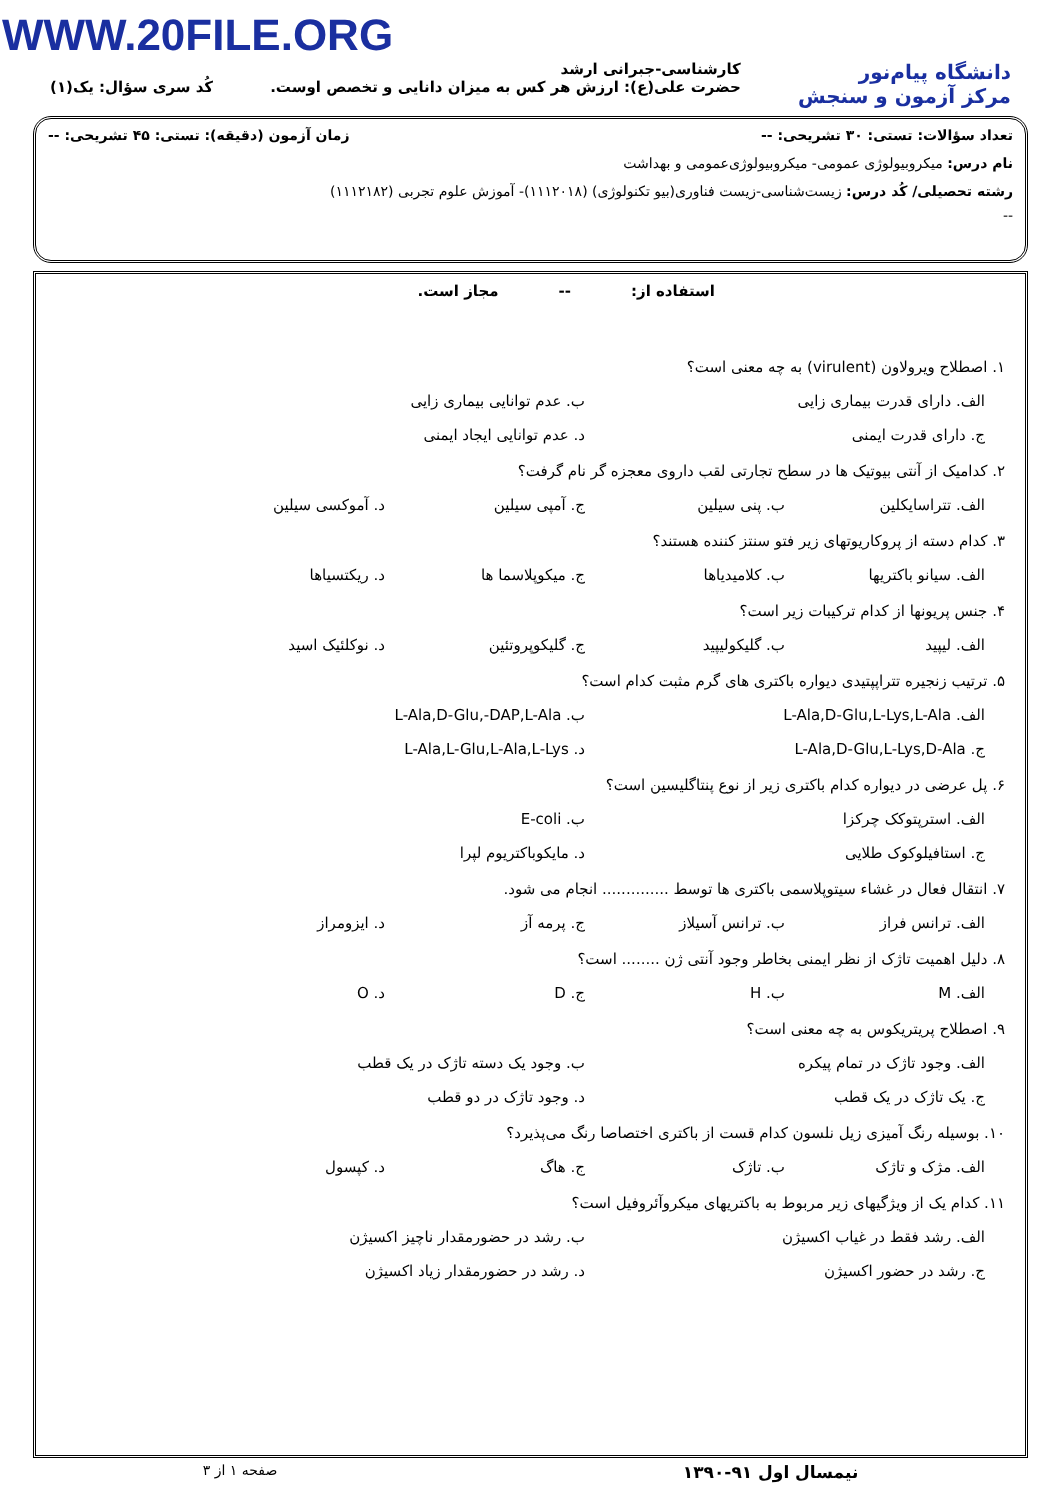WWW.20FILE.ORG
دانشگاه پیام‌نور
مرکز آزمون و سنجش
کارشناسی-جبرانی ارشد
حضرت علی(ع): ارزش هر کس به میزان دانایی و تخصص اوست.
کُد سری سؤال: یک(۱)
تعداد سؤالات: تستی: ۳۰ تشریحی: -- زمان آزمون (دقیقه): تستی: ۴۵ تشریحی: --
نام درس: میکروبیولوژی عمومی- میکروبیولوژی‌عمومی و بهداشت
رشته تحصیلی/ کُد درس: زیست‌شناسی-زیست فناوری(بیو تکنولوژی) (۱۱۱۲۰۱۸)- آموزش علوم تجربی (۱۱۱۲۱۸۲)
--
استفاده از: -- مجاز است.
۱. اصطلاح ویرولاون (virulent) به چه معنی است؟
الف. دارای قدرت بیماری زایی ب. عدم توانایی بیماری زایی
ج. دارای قدرت ایمنی د. عدم توانایی ایجاد ایمنی
۲. کدامیک از آنتی بیوتیک ها در سطح تجارتی لقب داروی معجزه گر نام گرفت؟
الف. تتراسایکلین ب. پنی سیلین ج. آمپی سیلین د. آموکسی سیلین
۳. کدام دسته از پروکاریوتهای زیر فتو سنتز کننده هستند؟
الف. سیانو باکتریها ب. کلامیدیاها ج. میکوپلاسما ها د. ریکتسیاها
۴. جنس پریونها از کدام ترکیبات زیر است؟
الف. لیپید ب. گلیکولیپید ج. گلیکوپروتئین د. نوکلئیک اسید
۵. ترتیب زنجیره تتراپپتیدی دیواره باکتری های گرم مثبت کدام است؟
الف. L-Ala,D-Glu,L-Lys,L-Ala ب. L-Ala,D-Glu,-DAP,L-Ala
ج. L-Ala,D-Glu,L-Lys,D-Ala د. L-Ala,L-Glu,L-Ala,L-Lys
۶. پل عرضی در دیواره کدام باکتری زیر از نوع پنتاگلیسین است؟
الف. استرپتوکک چرکزا ب. E-coli
ج. استافیلوکوک طلایی د. مایکوباکتریوم لپرا
۷. انتقال فعال در غشاء سیتوپلاسمی باکتری ها توسط .............. انجام می شود.
الف. ترانس فراز ب. ترانس آسیلاز ج. پرمه آز د. ایزومراز
۸. دلیل اهمیت تاژک از نظر ایمنی بخاطر وجود آنتی ژن ........ است؟
الف. M ب. H ج. D د. O
۹. اصطلاح پریتریکوس به چه معنی است؟
الف. وجود تاژک در تمام پیکره ب. وجود یک دسته تاژک در یک قطب
ج. یک تاژک در یک قطب د. وجود تاژک در دو قطب
۱۰. بوسیله رنگ آمیزی زیل نلسون کدام قست از باکتری اختصاصا رنگ می‌پذیرد؟
الف. مژک و تاژک ب. تاژک ج. هاگ د. کپسول
۱۱. کدام یک از ویژگیهای زیر مربوط به باکتریهای میکروآئروفیل است؟
الف. رشد فقط در غیاب اکسیژن ب. رشد در حضورمقدار ناچیز اکسیژن
ج. رشد در حضور اکسیژن د. رشد در حضورمقدار زیاد اکسیژن
نیمسال اول ۹۱-۱۳۹۰ صفحه ۱ از ۳